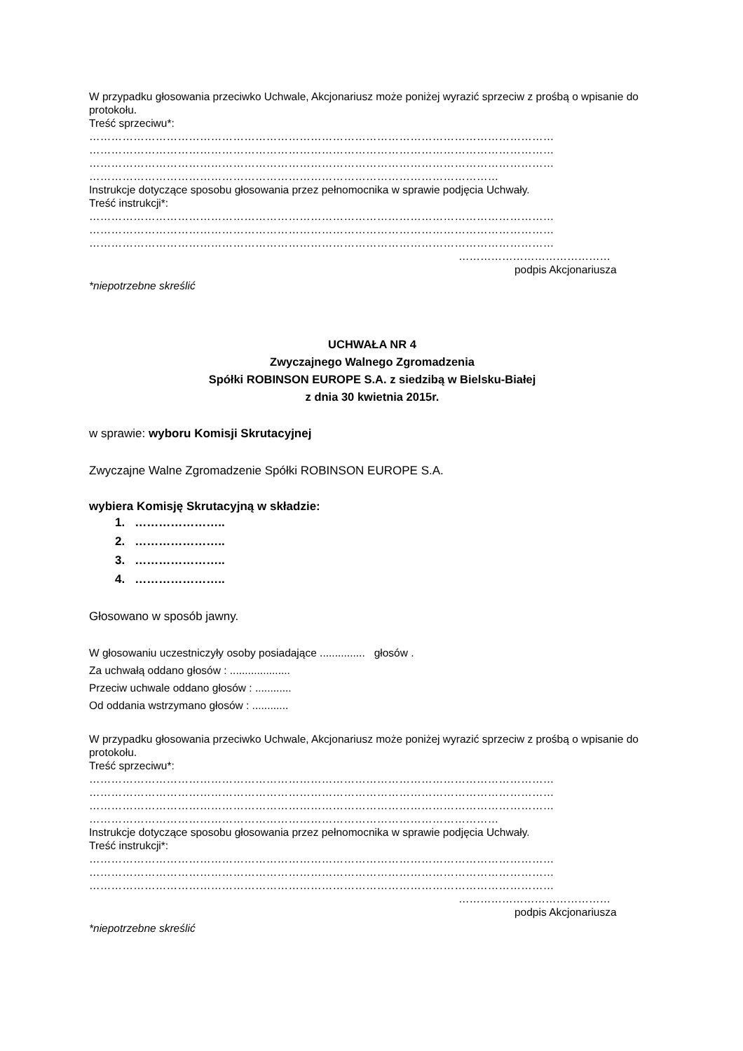W przypadku głosowania przeciwko Uchwale, Akcjonariusz może poniżej wyrazić sprzeciw z prośbą o wpisanie do protokołu.
Treść sprzeciwu*:
………………………………………………………………………………………………………………
………………………………………………………………………………………………………………
………………………………………………………………………………………………………………
…………………………………………………………………………………………………
Instrukcje dotyczące sposobu głosowania przez pełnomocnika w sprawie podjęcia Uchwały.
Treść instrukcji*:
………………………………………………………………………………………………………………
………………………………………………………………………………………………………………
………………………………………………………………………………………………………………
……………………………………
podpis Akcjonariusza
*niepotrzebne skreślić
UCHWAŁA NR 4
Zwyczajnego Walnego Zgromadzenia
Spółki ROBINSON EUROPE S.A. z siedzibą w Bielsku-Białej
z dnia 30 kwietnia 2015r.
w sprawie: wyboru Komisji Skrutacyjnej
Zwyczajne Walne Zgromadzenie Spółki ROBINSON EUROPE S.A.
wybiera Komisję Skrutacyjną w składzie:
1. …………………..
2. …………………..
3. …………………..
4. …………………..
Głosowano w sposób jawny.
W głosowaniu uczestniczyły osoby posiadające ............... głosów .
Za uchwałą oddano głosów : ....................
Przeciw uchwale oddano głosów : ............
Od oddania wstrzymano głosów : ............
W przypadku głosowania przeciwko Uchwale, Akcjonariusz może poniżej wyrazić sprzeciw z prośbą o wpisanie do protokołu.
Treść sprzeciwu*:
………………………………………………………………………………………………………………
………………………………………………………………………………………………………………
………………………………………………………………………………………………………………
…………………………………………………………………………………………………
Instrukcje dotyczące sposobu głosowania przez pełnomocnika w sprawie podjęcia Uchwały.
Treść instrukcji*:
………………………………………………………………………………………………………………
………………………………………………………………………………………………………………
………………………………………………………………………………………………………………
……………………………………
podpis Akcjonariusza
*niepotrzebne skreślić